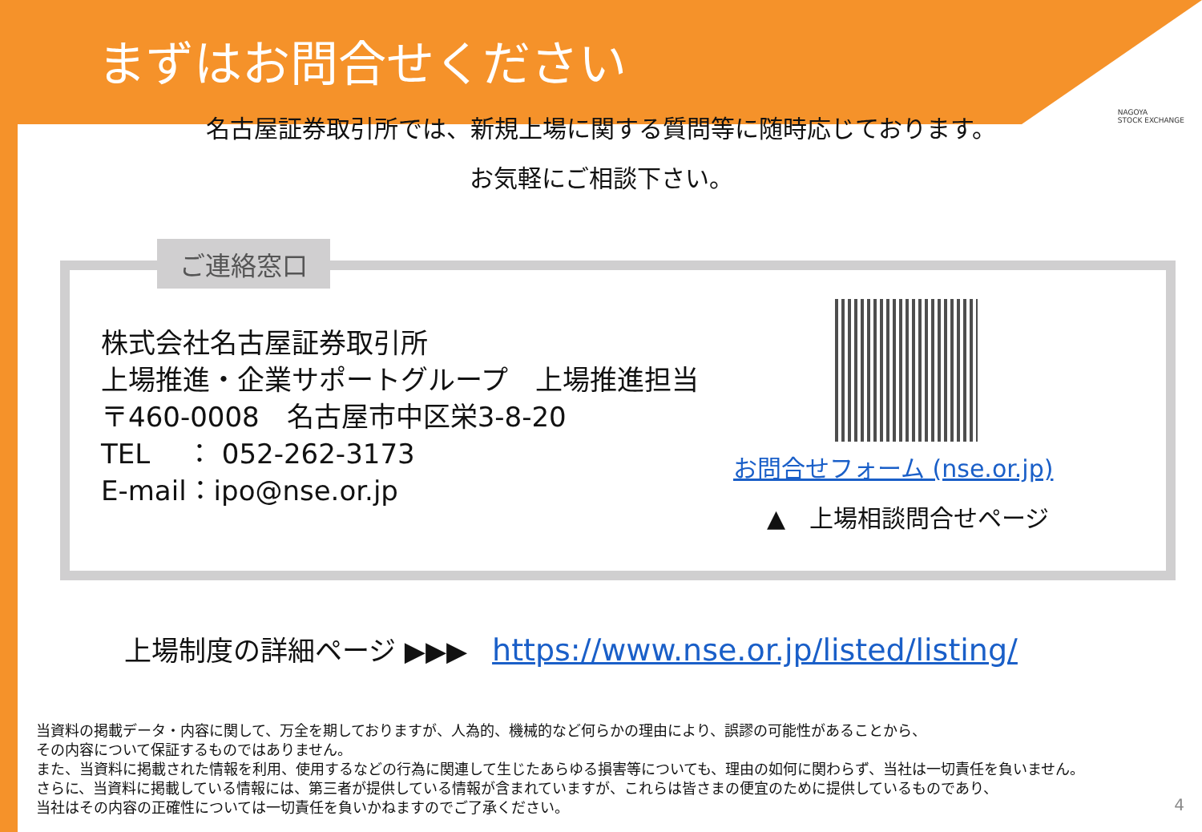まずはお問合せください
NAGOYA
STOCK EXCHANGE
名古屋証券取引所では、新規上場に関する質問等に随時応じております。
お気軽にご相談下さい。
ご連絡窓口
株式会社名古屋証券取引所
上場推進・企業サポートグループ　上場推進担当
〒460-0008　名古屋市中区栄3-8-20
TEL　 ： 052-262-3173
E-mail：ipo@nse.or.jp
お問合せフォーム (nse.or.jp)
▲　上場相談問合せページ
上場制度の詳細ページ ▶▶▶ https://www.nse.or.jp/listed/listing/
当資料の掲載データ・内容に関して、万全を期しておりますが、人為的、機械的など何らかの理由により、誤謬の可能性があることから、
その内容について保証するものではありません。
また、当資料に掲載された情報を利用、使用するなどの行為に関連して生じたあらゆる損害等についても、理由の如何に関わらず、当社は一切責任を負いません。
さらに、当資料に掲載している情報には、第三者が提供している情報が含まれていますが、これらは皆さまの便宜のために提供しているものであり、
当社はその内容の正確性については一切責任を負いかねますのでご了承ください。
4